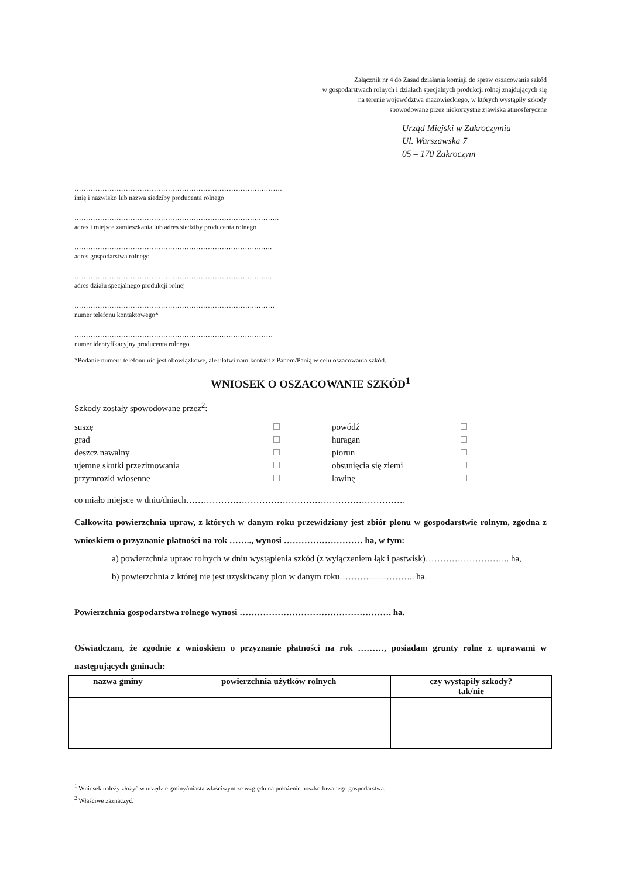Załącznik nr 4 do Zasad działania komisji do spraw oszacowania szkód
w gospodarstwach rolnych i działach specjalnych produkcji rolnej znajdujących się
na terenie województwa mazowieckiego, w których wystąpiły szkody
spowodowane przez niekorzystne zjawiska atmosferyczne
Urząd Miejski w Zakroczymiu
Ul. Warszawska 7
05 – 170 Zakroczym
……………………………………………………………………….…….
imię i nazwisko lub nazwa siedziby producenta rolnego
……………………………………………………………………..……..
adres i miejsce zamieszkania lub adres siedziby producenta rolnego
………………………………………………………….………….…..
adres gospodarstwa rolnego
……………………………………………………………….………...
adres działu specjalnego produkcji rolnej
…………………………………………………………………..………
numer telefonu kontaktowego*
……………………………………………………….…………………
numer identyfikacyjny producenta rolnego
*Podanie numeru telefonu nie jest obowiązkowe, ale ułatwi nam kontakt z Panem/Panią w celu oszacowania szkód.
WNIOSEK O OSZACOWANIE SZKÓD<sup>1</sup>
Szkody zostały spowodowane przez<sup>2</sup>:
suszę
powódź
grad
huragan
deszcz nawalny
piorun
ujemne skutki przezimowania
obsunięcia się ziemi
przymrozki wiosenne
lawinę
co miało miejsce w dniu/dniach…………………………………………………………………
Całkowita powierzchnia upraw, z których w danym roku przewidziany jest zbiór plonu w gospodarstwie rolnym, zgodna z wnioskiem o przyznanie płatności na rok …….., wynosi ……………………… ha, w tym:
a) powierzchnia upraw rolnych w dniu wystąpienia szkód (z wyłączeniem łąk i pastwisk)……………………….. ha,
b) powierzchnia z której nie jest uzyskiwany plon w danym roku…………………….. ha.
Powierzchnia gospodarstwa rolnego wynosi ……………………………………………. ha.
Oświadczam, że zgodnie z wnioskiem o przyznanie płatności na rok ………, posiadam grunty rolne z uprawami w następujących gminach:
| nazwa gminy | powierzchnia użytków rolnych | czy wystąpiły szkody? tak/nie |
| --- | --- | --- |
<sup>1</sup> Wniosek należy złożyć w urzędzie gminy/miasta właściwym ze względu na położenie poszkodowanego gospodarstwa.
<sup>2</sup> Właściwe zaznaczyć.